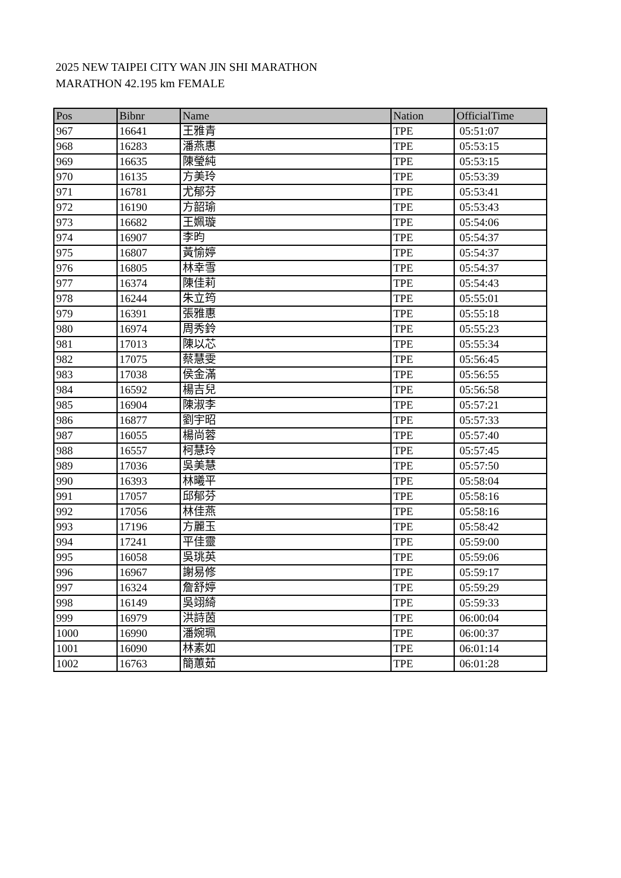2025 NEW TAIPEI CITY WAN JIN SHI MARATHON
MARATHON 42.195 km FEMALE
| Pos | Bibnr | Name | Nation | OfficialTime |
| --- | --- | --- | --- | --- |
| 967 | 16641 | 王雅青 | TPE | 05:51:07 |
| 968 | 16283 | 潘燕惠 | TPE | 05:53:15 |
| 969 | 16635 | 陳瑩純 | TPE | 05:53:15 |
| 970 | 16135 | 方美玲 | TPE | 05:53:39 |
| 971 | 16781 | 尤郁芬 | TPE | 05:53:41 |
| 972 | 16190 | 方韶瑜 | TPE | 05:53:43 |
| 973 | 16682 | 王姵璇 | TPE | 05:54:06 |
| 974 | 16907 | 李昀 | TPE | 05:54:37 |
| 975 | 16807 | 黃愉婷 | TPE | 05:54:37 |
| 976 | 16805 | 林幸雪 | TPE | 05:54:37 |
| 977 | 16374 | 陳佳莉 | TPE | 05:54:43 |
| 978 | 16244 | 朱立筠 | TPE | 05:55:01 |
| 979 | 16391 | 張雅惠 | TPE | 05:55:18 |
| 980 | 16974 | 周秀鈴 | TPE | 05:55:23 |
| 981 | 17013 | 陳以芯 | TPE | 05:55:34 |
| 982 | 17075 | 蔡慧雯 | TPE | 05:56:45 |
| 983 | 17038 | 侯金滿 | TPE | 05:56:55 |
| 984 | 16592 | 楊吉兒 | TPE | 05:56:58 |
| 985 | 16904 | 陳淑李 | TPE | 05:57:21 |
| 986 | 16877 | 劉宇昭 | TPE | 05:57:33 |
| 987 | 16055 | 楊尚蓉 | TPE | 05:57:40 |
| 988 | 16557 | 柯慧玲 | TPE | 05:57:45 |
| 989 | 17036 | 吳美慧 | TPE | 05:57:50 |
| 990 | 16393 | 林曦平 | TPE | 05:58:04 |
| 991 | 17057 | 邱郁芬 | TPE | 05:58:16 |
| 992 | 17056 | 林佳燕 | TPE | 05:58:16 |
| 993 | 17196 | 方麗玉 | TPE | 05:58:42 |
| 994 | 17241 | 平佳靈 | TPE | 05:59:00 |
| 995 | 16058 | 吳珧英 | TPE | 05:59:06 |
| 996 | 16967 | 謝易修 | TPE | 05:59:17 |
| 997 | 16324 | 詹舒婷 | TPE | 05:59:29 |
| 998 | 16149 | 吳翊綺 | TPE | 05:59:33 |
| 999 | 16979 | 洪詩茵 | TPE | 06:00:04 |
| 1000 | 16990 | 潘婉珮 | TPE | 06:00:37 |
| 1001 | 16090 | 林素如 | TPE | 06:01:14 |
| 1002 | 16763 | 簡蕙茹 | TPE | 06:01:28 |